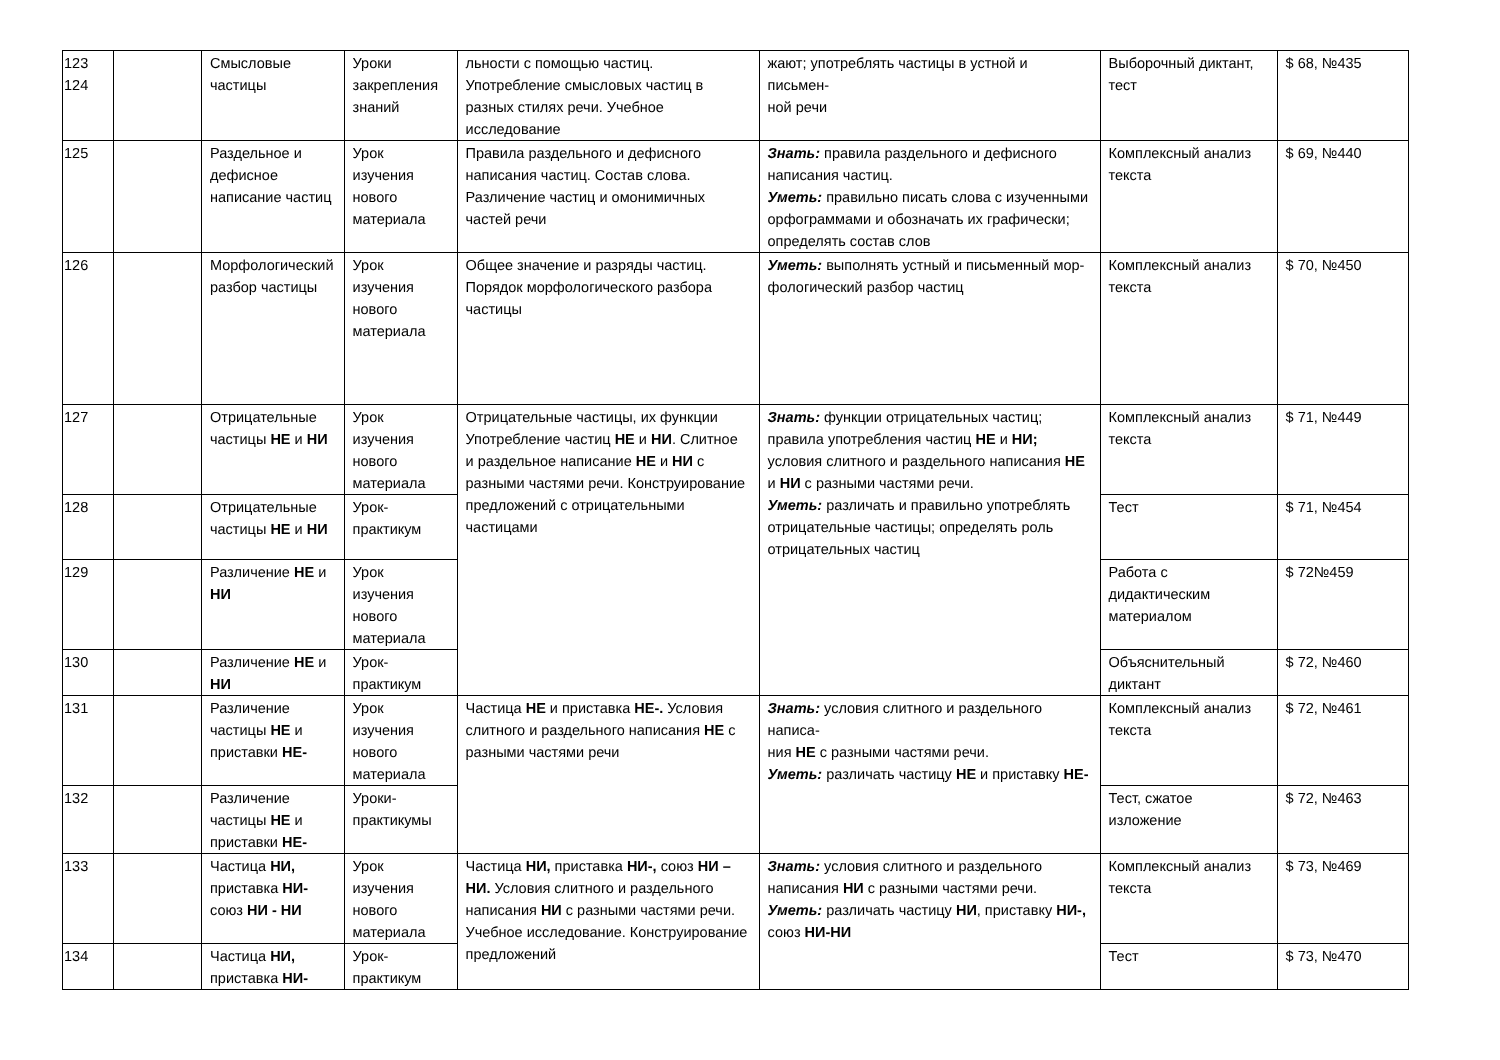| 123 124 | | Смысловые частицы | Уроки закрепления знаний | льности с помощью частиц. Употребление смысловых частиц в разных стилях речи. Учебное исследование | жают; употреблять частицы в устной и письмен- ной речи | Выборочный диктант, тест | $ 68, №435 |
| 125 | | Раздельное и дефисное написание частиц | Урок изучения нового материала | Правила раздельного и дефисного написания частиц. Состав слова. Различение частиц и омонимичных частей речи | Знать: правила раздельного и дефисного написания частиц. Уметь: правильно писать слова с изученными орфограммами и обозначать их графически; определять состав слов | Комплексный анализ текста | $ 69, №440 |
| 126 | | Морфологический разбор частицы | Урок изучения нового материала | Общее значение и разряды частиц. Порядок морфологического разбора частицы | Уметь: выполнять устный и письменный мор- фологический разбор частиц | Комплексный анализ текста | $ 70, №450 |
| 127 | | Отрицательные частицы НЕ и НИ | Урок изучения нового материала | Отрицательные частицы, их функции Употребление частиц НЕ и НИ . Слитное и раздельное написание НЕ и НИ с разными частями речи. Конструирование предложений с отрицательными частицами | Знать: функции отрицательных частиц; правила употребления частиц НЕ и НИ; условия слитного и раздельного написания НЕ и НИ с разными частями речи. Уметь: различать и правильно употреблять отрицательные частицы; определять роль отрицательных частиц | Комплексный анализ текста | $ 71, №449 |
| 128 | | Отрицательные частицы НЕ и НИ | Урок-практикум | | | Тест | $ 71, №454 |
| 129 | | Различение НЕ и НИ | Урок изучения нового материала | | | Работа с дидактическим материалом | $ 72№459 |
| 130 | | Различение НЕ и НИ | Урок-практикум | | | Объяснительный диктант | $ 72, №460 |
| 131 | | Различение частицы НЕ и приставки НЕ- | Урок изучения нового материала | Частица НЕ и приставка НЕ-. Условия слитного и раздельного написания НЕ с разными частями речи | Знать: условия слитного и раздельного написа- ния НЕ с разными частями речи. Уметь: различать частицу НЕ и приставку НЕ- | Комплексный анализ текста | $ 72, №461 |
| 132 | | Различение частицы НЕ и приставки НЕ- | Уроки-практикумы | | | Тест, сжатое изложение | $ 72, №463 |
| 133 | | Частица НИ, приставка НИ- союз НИ - НИ | Урок изучения нового материала | Частица НИ, приставка НИ-, союз НИ – НИ. Условия слитного и раздельного написания НИ с разными частями речи. Учебное исследование. Конструирование предложений | Знать: условия слитного и раздельного написания НИ с разными частями речи. Уметь: различать частицу НИ , приставку НИ-, союз НИ-НИ | Комплексный анализ текста | $ 73, №469 |
| 134 | | Частица НИ, приставка НИ- | Урок-практикум | | | Тест | $ 73, №470 |